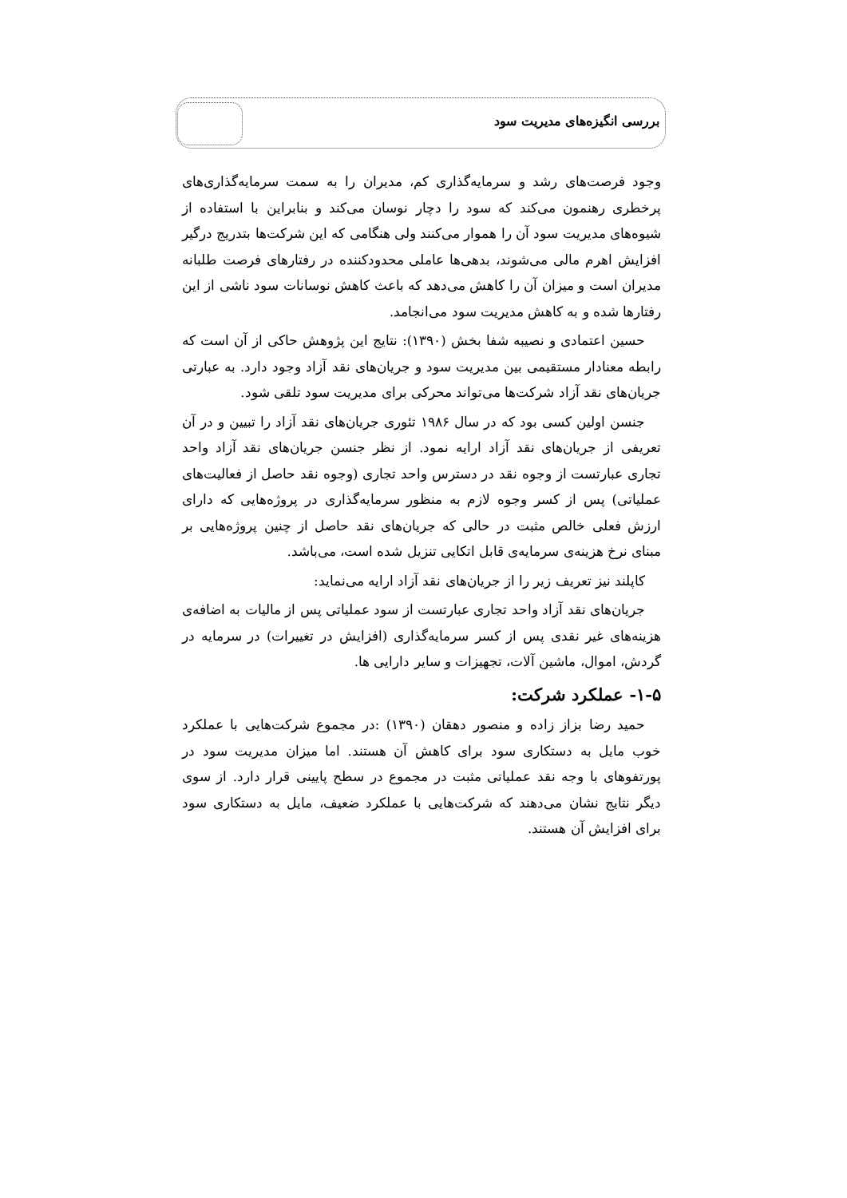بررسی انگیزه‌های مدیریت سود
وجود فرصت‌های رشد و سرمایه‌گذاری کم، مدیران را به سمت سرمایه‌گذاری‌های پرخطری رهنمون می‌کند که سود را دچار نوسان می‌کند و بنابراین با استفاده از شیوه‌های مدیریت سود آن را هموار می‌کنند ولی هنگامی که این شرکت‌ها بتدریج درگیر افزایش اهرم مالی می‌شوند، بدهی‌ها عاملی محدودکننده در رفتارهای فرصت طلبانه مدیران است و میزان آن را کاهش می‌دهد که باعث کاهش نوسانات سود ناشی از این رفتارها شده و به کاهش مدیریت سود می‌انجامد.
حسین اعتمادی و نصیبه شفا بخش (۱۳۹۰): نتایج این پژوهش حاکی از آن است که رابطه معنادار مستقیمی بین مدیریت سود و جریان‌های نقد آزاد وجود دارد. به عبارتی جریان‌های نقد آزاد شرکت‌ها می‌تواند محرکی برای مدیریت سود تلقی شود.
جنسن اولین کسی بود که در سال ۱۹۸۶ تئوری جریان‌های نقد آزاد را تبیین و در آن تعریفی از جریان‌های نقد آزاد ارایه نمود. از نظر جنسن جریان‌های نقد آزاد واحد تجاری عبارتست از وجوه نقد در دسترس واحد تجاری (وجوه نقد حاصل از فعالیت‌های عملیاتی) پس از کسر وجوه لازم به منظور سرمایه‌گذاری در پروژه‌هایی که دارای ارزش فعلی خالص مثبت در حالی که جریان‌های نقد حاصل از چنین پروژه‌هایی بر مبنای نرخ هزینه‌ی سرمایه‌ی قابل اتکایی تنزیل شده است، می‌باشد.
کاپلند نیز تعریف زیر را از جریان‌های نقد آزاد ارایه می‌نماید:
جریان‌های نقد آزاد واحد تجاری عبارتست از سود عملیاتی پس از مالیات به اضافه‌ی هزینه‌های غیر نقدی پس از کسر سرمایه‌گذاری (افزایش در تغییرات) در سرمایه در گردش، اموال، ماشین آلات، تجهیزات و سایر دارایی ها.
۱-۵- عملکرد شرکت:
حمید رضا بزاز زاده و منصور دهقان (۱۳۹۰) :در مجموع شرکت‌هایی با عملکرد خوب مایل به دستکاری سود برای کاهش آن هستند. اما میزان مدیریت سود در پورتفوهای با وجه نقد عملیاتی مثبت در مجموع در سطح پایینی قرار دارد. از سوی دیگر نتایج نشان می‌دهند که شرکت‌هایی با عملکرد ضعیف، مایل به دستکاری سود برای افزایش آن هستند.